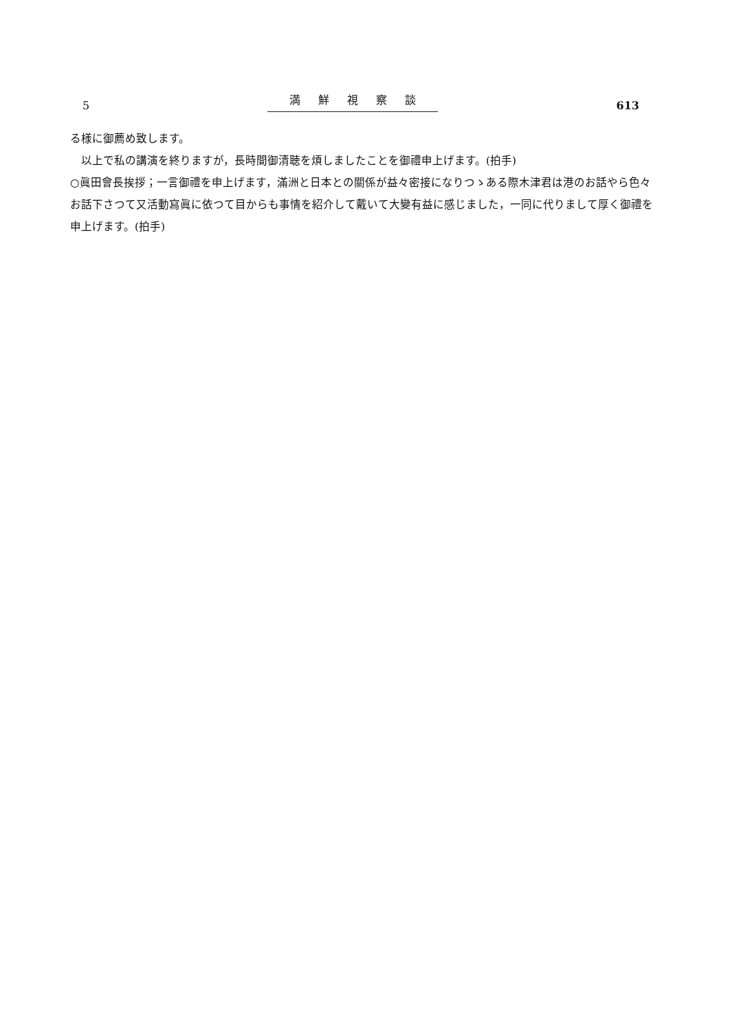5 満鮮視察談 613
る様に御薦め致します。
　以上で私の講演を終りますが，長時間御清聴を煩しましたことを御禮申上げます。(拍手)
○眞田會長挨拶；一言御禮を申上げます，滿洲と日本との關係が益々密接になりつゝある際木津君は港のお話やら色々お話下さつて又活動寫眞に依つて目からも事情を紹介して戴いて大變有益に感じました，一同に代りまして厚く御禮を申上げます。(拍手)